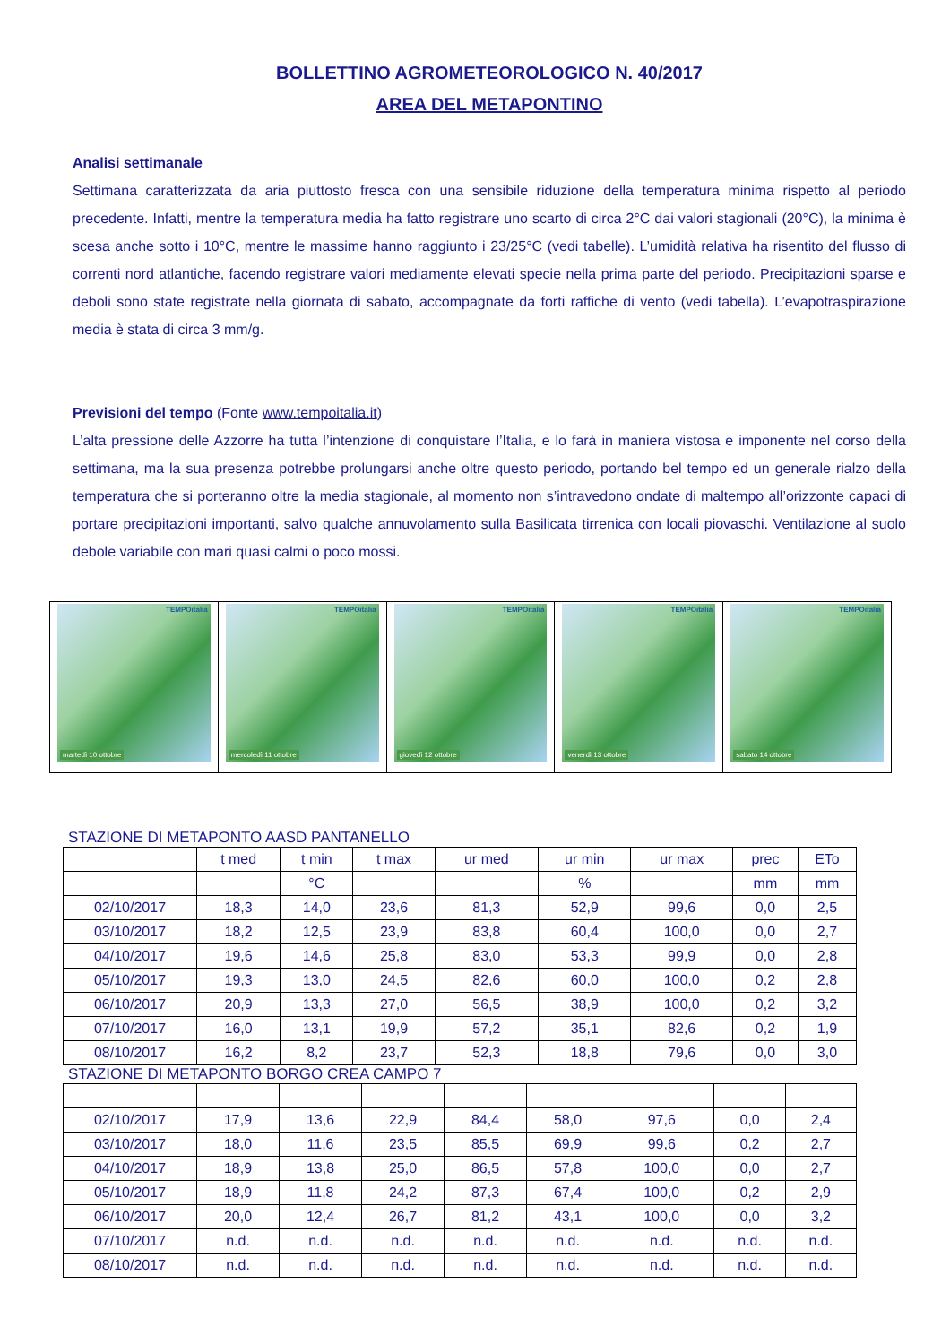BOLLETTINO AGROMETEOROLOGICO N. 40/2017
AREA DEL METAPONTINO
Analisi settimanale
Settimana caratterizzata da aria piuttosto fresca con una sensibile riduzione della temperatura minima rispetto al periodo precedente. Infatti, mentre la temperatura media ha fatto registrare uno scarto di circa 2°C dai valori stagionali (20°C), la minima è scesa anche sotto i 10°C, mentre le massime hanno raggiunto i 23/25°C (vedi tabelle). L’umidità relativa ha risentito del flusso di correnti nord atlantiche, facendo registrare valori mediamente elevati specie nella prima parte del periodo. Precipitazioni sparse e deboli sono state registrate nella giornata di sabato, accompagnate da forti raffiche di vento (vedi tabella). L’evapotraspirazione media è stata di circa 3 mm/g.
Previsioni del tempo (Fonte www.tempoitalia.it)
L’alta pressione delle Azzorre ha tutta l’intenzione di conquistare l’Italia, e lo farà in maniera vistosa e imponente nel corso della settimana, ma la sua presenza potrebbe prolungarsi anche oltre questo periodo, portando bel tempo ed un generale rialzo della temperatura che si porteranno oltre la media stagionale, al momento non s’intravedono ondate di maltempo all’orizzonte capaci di portare precipitazioni importanti, salvo qualche annuvolamento sulla Basilicata tirrenica con locali piovaschi. Ventilazione al suolo debole variabile con mari quasi calmi o poco mossi.
TEMPOitalia
martedì 10 ottobre
TEMPOitalia
mercoledì 11 ottobre
TEMPOitalia
giovedì 12 ottobre
TEMPOitalia
venerdì 13 ottobre
TEMPOitalia
sabato 14 ottobre
STAZIONE DI METAPONTO AASD PANTANELLO
| | t med | t min | t max | ur med | ur min | ur max | prec | ETo |
| --- | --- | --- | --- | --- | --- | --- | --- | --- |
| | | °C | | | % | | mm | mm |
| 02/10/2017 | 18,3 | 14,0 | 23,6 | 81,3 | 52,9 | 99,6 | 0,0 | 2,5 |
| 03/10/2017 | 18,2 | 12,5 | 23,9 | 83,8 | 60,4 | 100,0 | 0,0 | 2,7 |
| 04/10/2017 | 19,6 | 14,6 | 25,8 | 83,0 | 53,3 | 99,9 | 0,0 | 2,8 |
| 05/10/2017 | 19,3 | 13,0 | 24,5 | 82,6 | 60,0 | 100,0 | 0,2 | 2,8 |
| 06/10/2017 | 20,9 | 13,3 | 27,0 | 56,5 | 38,9 | 100,0 | 0,2 | 3,2 |
| 07/10/2017 | 16,0 | 13,1 | 19,9 | 57,2 | 35,1 | 82,6 | 0,2 | 1,9 |
| 08/10/2017 | 16,2 | 8,2 | 23,7 | 52,3 | 18,8 | 79,6 | 0,0 | 3,0 |
STAZIONE DI METAPONTO BORGO CREA CAMPO 7
| 02/10/2017 | 17,9 | 13,6 | 22,9 | 84,4 | 58,0 | 97,6 | 0,0 | 2,4 |
| 03/10/2017 | 18,0 | 11,6 | 23,5 | 85,5 | 69,9 | 99,6 | 0,2 | 2,7 |
| 04/10/2017 | 18,9 | 13,8 | 25,0 | 86,5 | 57,8 | 100,0 | 0,0 | 2,7 |
| 05/10/2017 | 18,9 | 11,8 | 24,2 | 87,3 | 67,4 | 100,0 | 0,2 | 2,9 |
| 06/10/2017 | 20,0 | 12,4 | 26,7 | 81,2 | 43,1 | 100,0 | 0,0 | 3,2 |
| 07/10/2017 | n.d. | n.d. | n.d. | n.d. | n.d. | n.d. | n.d. | n.d. |
| 08/10/2017 | n.d. | n.d. | n.d. | n.d. | n.d. | n.d. | n.d. | n.d. |